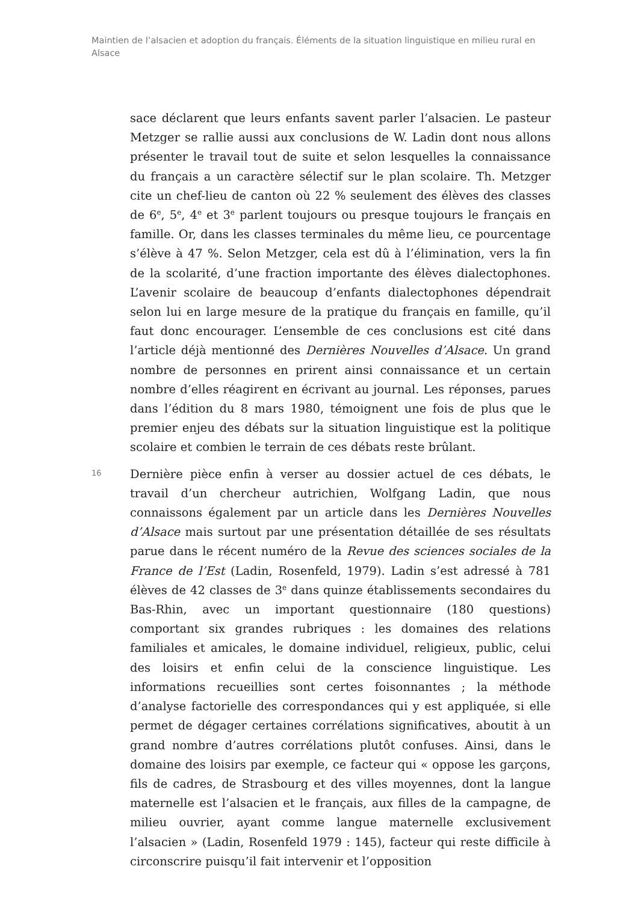Maintien de l’alsacien et adoption du français. Éléments de la situation linguistique en milieu rural en Alsace
sace déclarent que leurs enfants savent parler l’alsacien. Le pasteur Metzger se rallie aussi aux conclusions de W. Ladin dont nous allons présenter le travail tout de suite et selon lesquelles la connaissance du français a un caractère sélectif sur le plan scolaire. Th. Metzger cite un chef-lieu de canton où 22 % seulement des élèves des classes de 6<sup>e</sup>, 5<sup>e</sup>, 4<sup>e</sup> et 3<sup>e</sup> parlent toujours ou presque toujours le français en famille. Or, dans les classes terminales du même lieu, ce pourcentage s’élève à 47 %. Selon Metzger, cela est dû à l’élimination, vers la fin de la scolarité, d’une fraction importante des élèves dialectophones. L’avenir scolaire de beaucoup d’enfants dialectophones dépendrait selon lui en large mesure de la pratique du français en famille, qu’il faut donc encourager. L’ensemble de ces conclusions est cité dans l’article déjà mentionné des Dernières Nouvelles d’Alsace. Un grand nombre de personnes en prirent ainsi connaissance et un certain nombre d’elles réagirent en écrivant au journal. Les réponses, parues dans l’édition du 8 mars 1980, témoignent une fois de plus que le premier enjeu des débats sur la situation linguistique est la politique scolaire et combien le terrain de ces débats reste brûlant.
16
Dernière pièce enfin à verser au dossier actuel de ces débats, le travail d’un chercheur autrichien, Wolfgang Ladin, que nous connaissons également par un article dans les Dernières Nouvelles d’Alsace mais surtout par une présentation détaillée de ses résultats parue dans le récent numéro de la Revue des sciences sociales de la France de l’Est (Ladin, Rosenfeld, 1979). Ladin s’est adressé à 781 élèves de 42 classes de 3<sup>e</sup> dans quinze établissements secondaires du Bas-Rhin, avec un important questionnaire (180 questions) comportant six grandes rubriques : les domaines des relations familiales et amicales, le domaine individuel, religieux, public, celui des loisirs et enfin celui de la conscience linguistique. Les informations recueillies sont certes foisonnantes ; la méthode d’analyse factorielle des correspondances qui y est appliquée, si elle permet de dégager certaines corrélations significatives, aboutit à un grand nombre d’autres corrélations plutôt confuses. Ainsi, dans le domaine des loisirs par exemple, ce facteur qui « oppose les garçons, fils de cadres, de Strasbourg et des villes moyennes, dont la langue maternelle est l’alsacien et le français, aux filles de la campagne, de milieu ouvrier, ayant comme langue maternelle exclusivement l’alsacien » (Ladin, Rosenfeld 1979 : 145), facteur qui reste difficile à circonscrire puisqu’il fait intervenir et l’opposition